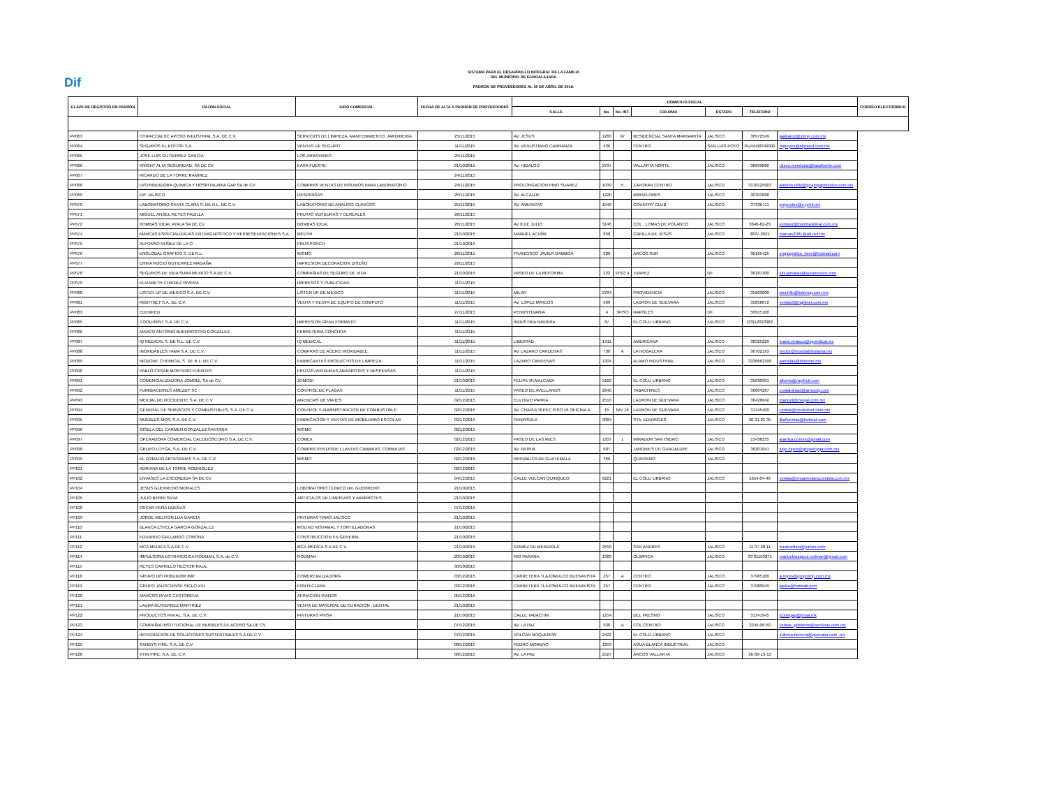Dif
SISTEMA PARA EL DESARROLLO INTEGRAL DE LA FAMILIA
DEL MUNICIPIO DE GUADALAJARA
PADRÓN DE PROVEEDORES AL 30 DE ABRIL DE 2018.
| CLAVE DE REGISTRO EN PADRÓN | RAZON SOCIAL | GIRO COMERCIAL | FECHA DE ALTA A PADRÓN DE PROVEEDORES | DOMICILIO FISCAL | | | | | | | CORREO ELECTRÓNICO |
| --- | --- | --- | --- | --- | --- | --- | --- | --- | --- | --- | --- |
| | | | | CALLE | No. | No. INT. | COLONIA | ESTADO | TELEFONO | | |
| PP063 | CHIPACCALTIC APOYO INDUSTRIAL S.A. DE C.V. | SERVICIOS DE LIMPIEZA, MANTENIMIENTO, JARDINERIA | 25/11/2015 | AV. JESUS | 1260 | 97 | RESIDENCIAL SANTA MARGARITA | JALISCO | 36972549 | jaalvarez@xlimp.com.mx | |
| PP064 | SEGUROS EL POTOSI S.A. | VENTAS DE SEGURO | 11/11/2015 | AV. VENUSTIANO CARRANZA | 426 | | CENTRO | SAN LUIS POTO | 01(444)8349000 | mgreyes@elpotosi.com.mx | |
| PP065 | JOSE LUIS GUTIERREZ GARCIA | LOS ARRAYANES | 25/11/2015 | | | | | | | | |
| PP066 | KNIGHT ALTA SEGURIDAD, SA DE CV | KASA FUERTE | 21/10/2015 | AV. HIDALGO | 2797 | | VALLARTA NORTE | JALISCO | 36699860 | ulises.mendoza@kasafuerte.com | |
| PP067 | RICARDO DE LA TORRE RAMIREZ | | 24/11/2015 | | | | | | | | |
| PP068 | DISTRIBUIDORA QUIMICA Y HOSPITALARIA GAP SA de CV | COMPRAS VENTAS DE INSUMOS PARA LABORATORIO | 24/11/2015 | PROLONGACION PINO SUAREZ | 1039 | 5 | ZAPOPAN CENTRO | JALISCO | 3318129903 | antonio.ortiz@grupogapmexico.com.mx | |
| PP069 | DIF JALISCO | DESPENSAS | 25/11/2015 | AV. ALCALDE | 1220 | | MIRAFLORES | JALISCO | 30303888 | | |
| PP070 | LABORATORIO SANTA CLARA S. DE R.L. DE C.V. | LABORATORIO DE ANALISIS CLINICOS | 25/11/2015 | AV. AMERICAS | 1946 | | COUNTRY CLUB | JALISCO | 37936711 | proyectos@e-print.mx | |
| PP071 | MIGUEL ANGEL REYES PADILLA | FRUTAS VERDURAS Y CEREALES | 26/11/2015 | | | | | | | | |
| PP072 | BOMBAS IDEAL AYALA SA DE CV | BOMBAS IDEAL | 26/11/2015 | AV 8 DE JULIO | 3146 | | COL . LOMAS DE POLANCO | JALISCO | 3646-82-23 | ventas2@bombasideal.com.mx | |
| PP074 | MARCAS ESPECIALIZADAS EN DIAGNOSTICO Y REPRESENTACIONES S.A | MEDYR | 21/10/2015 | MANUEL ACUÑA | 858 | | CAPILLA DE JESÚS | JALISCO | 3827-2621 | marcas2001@att.net.mx | |
| PP075 | ALFONSO NUÑEZ DE LA O | FRUTIPONCH | 21/10/2015 | | | | | | | | |
| PP076 | ENGLOBAL GRAFICO S. DE R.L. | MISMO | 26/11/2015 | FRANCISCO JAVIER GAMBOA | 200 | | ARCOS SUR | JALISCO | 36165425 | englografico_bere@hotmail.com | |
| PP077 | ERIKA ROCIO GUTIERREZ MAGAÑA | IMPRESION DECORACION DISEÑO | 26/11/2015 | | | | | | | | |
| PP078 | SEGUROS DE VIDA SURA MEXICO S.A DE C.V. | COMPAÑIAS DE SEGURO DE VIDA | 21/10/2015 | PASEO DE LA REFORMA | 222 | PISO 4 | JUAREZ | DF | 38187300 | luis.almaras@suramexico.com | |
| PP079 | ELIZABETH CHAIDEZ RIVERA | IMPRESOS Y PUBLICIDAD | 11/11/2015 | | | | | | | | |
| PP080 | LISTEN UP DE MEXICO S.A. DE C.V. | LISTEN UP DE MEXICO | 11/11/2015 | MILAN | 2784 | | PROVIDENCIA | JALISCO | 35603000 | amurillo@listenup.com.mx | |
| PP081 | RIGHTNET S.A. DE C.V. | VENTA Y RENTA DE EQUIPO DE COMPUTO | 11/11/2015 | AV. LOPEZ MATEOS | 699 | | LADRON DE GUEVARA | JALISCO | 35858072 | ventas3@rightnet.com.mx | |
| PP083 | EDENRED | | 27/11/2015 | PENNSYLVANIA | 4 | 3PISO | NAPOLES | DF | 50915100 | | |
| PP085 | COOLPRINT S.A. DE C.V. | IMPRESION GRAN FORMATO | 11/11/2015 | INDUSTRIA NAVIERA | 87 | | EL COLLI URBANO | JALISCO | (33)12022982 | | |
| PP086 | MARCO ANTONIO BUENROSTRO GONZALEZ | FERRETERIA CONCHITA | 11/11/2015 | | | | | | | | |
| PP087 | IQ MEDICAL S. DE R.L. DE C.V. | IQ MEDICAL | 11/11/2015 | LIBERTAD | 1911 | | AMERICANA | JALISCO | 38325229 | maria.velasco@iqmedical.mx | |
| PP088 | INOXIDABLES TAMA S.A. DE C.V. | COMPRAS DE ACERO INOXIDABLE. | 11/11/2015 | AV. LAZARO CARDENAS | 730 | A | LA NOGALERA | JALISCO | 36702193 | hector@inoxidablestama.mx | |
| PP089 | BIOZONE CHEMICAL S. DE R.L. DE C.V. | FABRICANTES PRODUCTOS DE LIMPIEZA | 11/11/2015 | LAZARO CARDENAS | 1304 | | ALAMO INDUSTRIAL | JALISCO | 3336662100 | aornelas@biozone.mx | |
| PP090 | PABLO CESAR MONTERO FUENTES | FRUTAS,VERDURAS,ABARROTES Y DESPENSAS | 11/11/2015 | | | | | | | | |
| PP091 | COMERCIALIZADORA JOMODI, SA de CV | JOMODI | 21/10/2015 | FELIPE RUVALCABA | 5162 | | EL COLLI URBANO | JALISCO | 35630991 | alberto@rapifruit.com | |
| PP092 | FUMIGACIONES AMEZDY SC | CONTROL DE PLAGAS | 11/11/2015 | PASEO DE AVELLANOS | 2640 | | TABACHINES | JALISCO | 36604287 | contabilidad@amezdy.com | |
| PP093 | MEXJAL DE OCCIDENTE S.A. DE C.V. | AGENCIAS DE VIAJES | 02/12/2015 | EULOGIO PARRA | 2510 | | LADRON DE GUEVARA | JALISCO | 36426642 | manuel@mexjal.com.mx | |
| PP094 | GENERAL DE SERVICIOS Y COMBUSTIBLES, S.A. DE C.V. | CONTROL Y ADMINISTRACION DE COMBUSTIBLE | 02/12/2015 | AV. CHAPULTEPEC PISO 16 OFICINA A | 15 | NIV 16 | LADRON DE GUEVARA | JALISCO | 31345400 | ventas@controlnet.com.mx | |
| PP095 | MUEBLES MOS, S.A. DE C.V. | FABRICACION Y VENTAS DE MOBILIARIO ESCOLAR | 02/12/2015 | PENINSULA | 3084 | | STA. EDUWIGES | JALISCO | 36 31 82 35 | liliofiventas@hotmail.com | |
| PP096 | GISELA DEL CARMEN GONZALEZ SANTANA | MISMO | 02/12/2015 | | | | | | | | |
| PP097 | OPERADORA COMERCIAL CALEIDOSCOPIO S.A. DE C.V. | COMEX | 02/12/2015 | PASEO DE LAS AVES | 1307 | 1 | MIRADOR SAN ISIDRO | JALISCO | 15438235 | arantxa.comex@gmail.com | |
| PP098 | GRUPO LOYGA, S.A. DE C.V. | COMPRA VENTASDE LLANTAS CAMARAS, CORBATAS | 02/12/2015 | AV. PATRIA | 687 | | JARDINES DE GUADALUPE | JALISCO | 36201841 | lugo.lopez@grupoloyga.com.mx | |
| PP099 | EL DORADO ARTESANIAS S.A. DE C.V. | MISMO | 02/12/2015 | REPUBLICA DE GUATEMALA | 366 | | QUINTERO | JALISCO | | | |
| PP101 | ADRIANA DE LA TORRE RODRIGUEZ | | 02/12/2015 | | | | | | | | |
| PP102 | ENVASES LA ESCONDIDA SA DE CV | | 04/12/2015 | CALLE VOLCAN QUINQUEO | 6221 | | EL COLLI URBANO | JALISCO | 1654-04-46 | ventas@ensaveslaescondida.com.mx | |
| PP104 | JESUS GUERRERO MORALES | LOBORATORIO CLINICO DR. GUERRERO | 21/10/2015 | | | | | | | | |
| PP105 | JULIO BERNI SILVA | ARTICULOS DE LIMPIEZAS Y ABARROTES | 21/10/2015 | | | | | | | | |
| PP108 | OSCAR PEÑA DUEÑAS | | 07/12/2015 | | | | | | | | |
| PP109 | JORGE MELITON LUA GARCIA | PINTURAS FINAS JALISCO | 21/10/2015 | | | | | | | | |
| PP110 | BLANCA ESTELA GARCIA GONZALEZ | MOLINO NISTAMAL Y TORTILLADORAS | 21/10/2015 | | | | | | | | |
| PP111 | EDUARDO GALLARDO CORONA | CONSTRUCCION EN GENERAL | 21/10/2015 | | | | | | | | |
| PP112 | MCA MEDICA S.A DE C.V | MCA MEDICA S.A DE C.V. | 21/10/2015 | GOMEZ DE MENDIOLA | 2550 | | SAN ANDRES | JALISCO | 11 37 28 11 | mcamedica@yahoo.com | |
| PP114 | IMPULSORA ESTRATEGICA RODMAN, S.A. de C.V. | RODMAN | 20/10/2015 | RIO PARANA | 1383 | | OLIMPICA | JALISCO | 33 31153271 | manuelvazquez.rodman@gmail.com | |
| PP115 | REYES CARRILLO HECTOR RAUL | | 30/10/2015 | | | | | | | | |
| PP118 | GRUPO DISTRIBUIDOR IMP | COMERCIALIZADORA | 03/12/2015 | CARRETERA TLAJOMULCO BUENAVISTA | 257 | A | CENTRO | JALISCO | 37985100 | a.reyes@grupoimp.com.mx | |
| PP119 | GRUPO JALISCIENSE SIGLO XXI | FONTECLARA | 03/12/2015 | CARRETERA TLAJOMULCO BUENAVISTA | 257 | | CENTRO | JALISCO | 37980949 | jaalze@hotmail.com | |
| PP120 | MARCOS RIVAS CASTORENA | AFINACION PIANOS | 05/12/2015 | | | | | | | | |
| PP121 | LAURA GUTIERREZ MARTINEZ | VENTA DE MATERIAL DE CURACION , DENTAL | 21/10/2015 | | | | | | | | |
| PP122 | PRODUCTOS RIVIAL, S.A. DE C.V. | PINTURAS PRISA | 21/10/2015 | CALLE TABACHIN | 1254 | | DEL FRESNO | JALISCO | 31341945 | jcortegag@prisa.mx | |
| PP123 | COMPAÑIA INSTITUCIONAL DE MUEBLES DE ACERO SA DE CV | | 07/12/2015 | AV. LA PAZ | 930 | A | COL.CENTRO | JALISCO | 3345-06-50 | ventas_gobierno@servinox.com.mx | |
| PP124 | INTEGRACION DE SOLUCIONES SUSTENTABLES S.A DE C.V | | 07/12/2015 | VOLCAN BOQUERON | 2422 | | EL COLLI URBANO | JALISCO | | zulema.becerra@quecalor.com .mx | |
| PP125 | SANDYS FIRE, S.A. DE C.V. | | 08/12/2015 | PEDRO MORENO | 1253 | | AGUA BLANCA INDUSTRIAL | JALISCO | | | |
| PP126 | XTIN FIRE, S.A. DE C.V. | | 08/12/2015 | AV. LA PAZ | 2527 | | ARCOS VALLARTA | JALISCO | 36-30-13-13 | | |